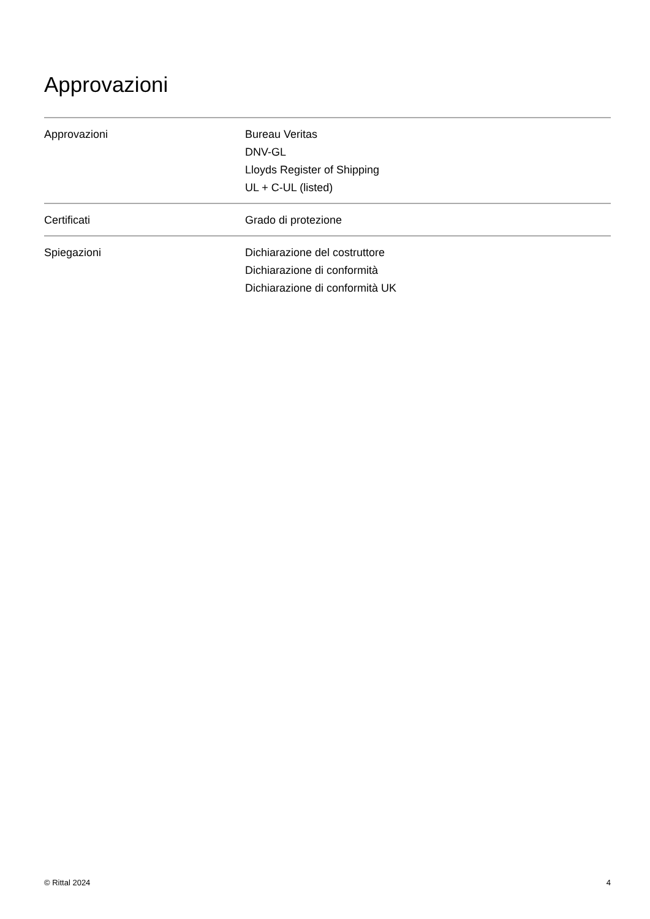Approvazioni
| Approvazioni | Bureau Veritas DNV-GL Lloyds Register of Shipping UL + C-UL (listed) |
| Certificati | Grado di protezione |
| Spiegazioni | Dichiarazione del costruttore Dichiarazione di conformità Dichiarazione di conformità UK |
© Rittal 2024 4